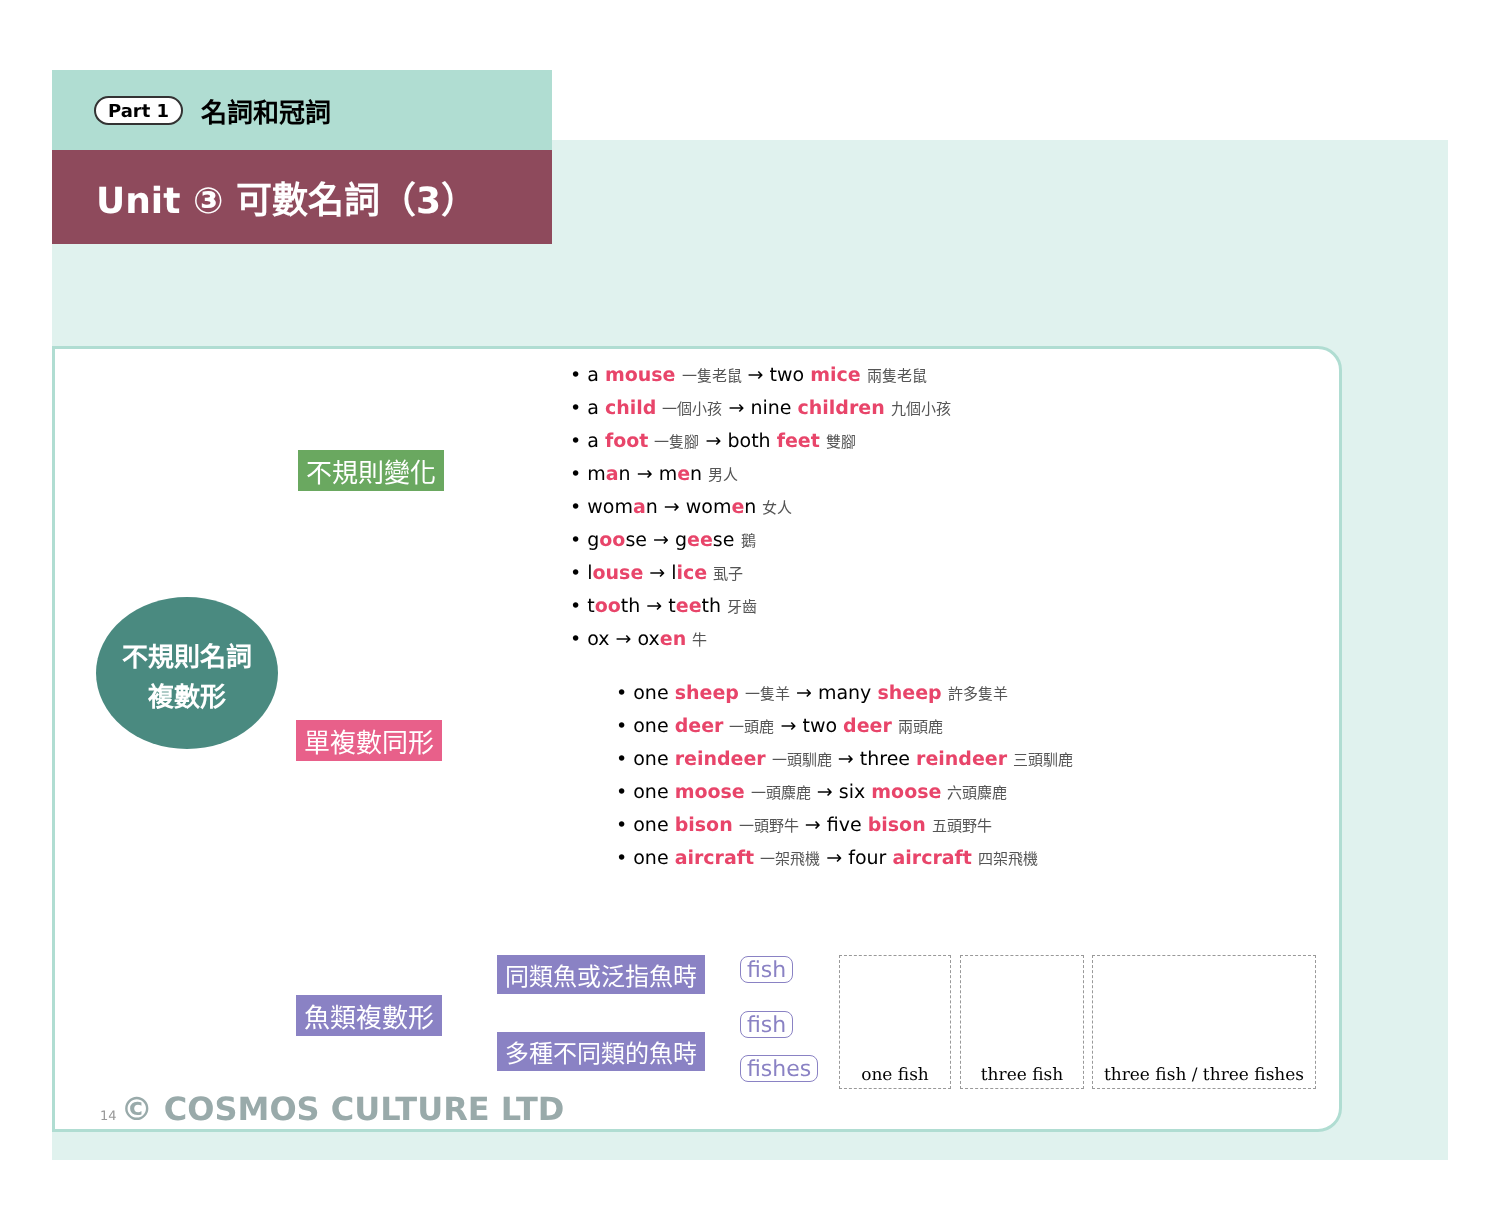Part 1 名詞和冠詞
Unit ③ 可數名詞（3）
不規則名詞
複數形
不規則變化
• a mouse 一隻老鼠 → two mice 兩隻老鼠
• a child 一個小孩 → nine children 九個小孩
• a foot 一隻腳 → both feet 雙腳
• man → men 男人
• woman → women 女人
• goose → geese 鵝
• louse → lice 虱子
• tooth → teeth 牙齒
• ox → oxen 牛
單複數同形
• one sheep 一隻羊 → many sheep 許多隻羊
• one deer 一頭鹿 → two deer 兩頭鹿
• one reindeer 一頭馴鹿 → three reindeer 三頭馴鹿
• one moose 一頭麋鹿 → six moose 六頭麋鹿
• one bison 一頭野牛 → five bison 五頭野牛
• one aircraft 一架飛機 → four aircraft 四架飛機
魚類複數形
同類魚或泛指魚時 fish
多種不同類的魚時
fish
fishes
one fish three fish
three fish / three fishes
14 © COSMOS CULTURE LTD